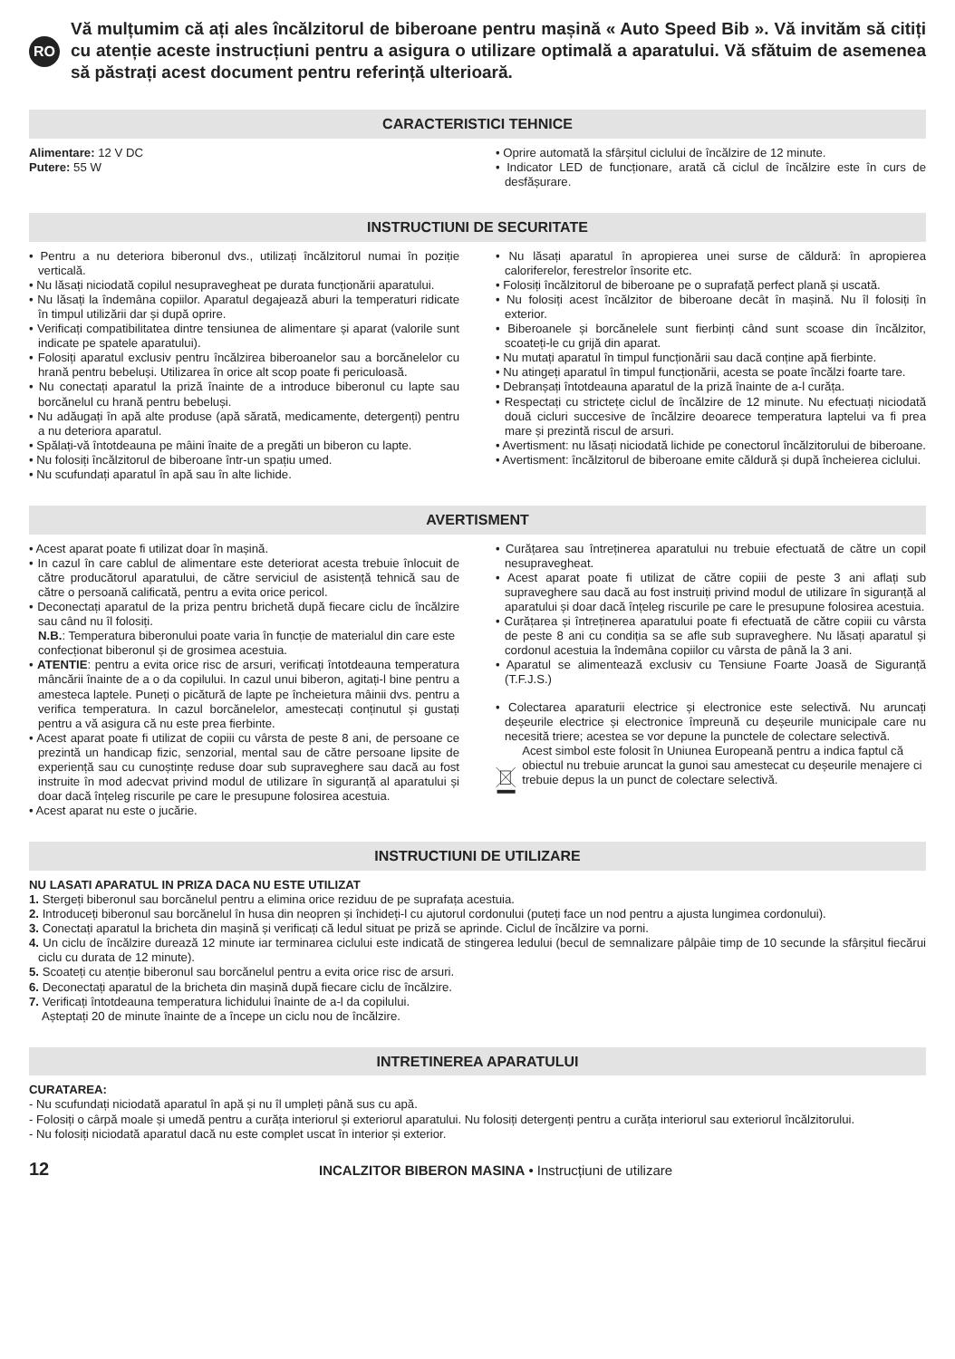RO
Vă mulțumim că ați ales încălzitorul de biberoane pentru mașină « Auto Speed Bib ». Vă invităm să citiți cu atenție aceste instrucțiuni pentru a asigura o utilizare optimală a aparatului. Vă sfătuim de asemenea să păstrați acest document pentru referință ulterioară.
CARACTERISTICI TEHNICE
Alimentare: 12 V DC
Putere: 55 W
• Oprire automată la sfârșitul ciclului de încălzire de 12 minute.
• Indicator LED de funcționare, arată că ciclul de încălzire este în curs de desfășurare.
INSTRUCTIUNI DE SECURITATE
• Pentru a nu deteriora biberonul dvs., utilizați încălzitorul numai în poziție verticală.
• Nu lăsați niciodată copilul nesupravegheat pe durata funcționării aparatului.
• Nu lăsați la îndemâna copiilor. Aparatul degajează aburi la temperaturi ridicate în timpul utilizării dar și după oprire.
• Verificați compatibilitatea dintre tensiunea de alimentare și aparat (valorile sunt indicate pe spatele aparatului).
• Folosiți aparatul exclusiv pentru încălzirea biberoanelor sau a borcănelelor cu hrană pentru bebeluși. Utilizarea în orice alt scop poate fi periculoasă.
• Nu conectați aparatul la priză înainte de a introduce biberonul cu lapte sau borcănelul cu hrană pentru bebeluși.
• Nu adăugați în apă alte produse (apă sărată, medicamente, detergenți) pentru a nu deteriora aparatul.
• Spălați-vă întotdeauna pe mâini înaite de a pregăti un biberon cu lapte.
• Nu folosiți încălzitorul de biberoane într-un spațiu umed.
• Nu scufundați aparatul în apă sau în alte lichide.
• Nu lăsați aparatul în apropierea unei surse de căldură: în apropierea caloriferelor, ferestrelor însorite etc.
• Folosiți încălzitorul de biberoane pe o suprafață perfect plană și uscată.
• Nu folosiți acest încălzitor de biberoane decât în mașină. Nu îl folosiți în exterior.
• Biberoanele și borcănelele sunt fierbinți când sunt scoase din încălzitor, scoateți-le cu grijă din aparat.
• Nu mutați aparatul în timpul funcționării sau dacă conține apă fierbinte.
• Nu atingeți aparatul în timpul funcționării, acesta se poate încălzi foarte tare.
• Debranșați întotdeauna aparatul de la priză înainte de a-l curăța.
• Respectați cu strictețe ciclul de încălzire de 12 minute. Nu efectuați niciodată două cicluri succesive de încălzire deoarece temperatura laptelui va fi prea mare și prezintă riscul de arsuri.
• Avertisment: nu lăsați niciodată lichide pe conectorul încălzitorului de biberoane.
• Avertisment: încălzitorul de biberoane emite căldură și după încheierea ciclului.
AVERTISMENT
• Acest aparat poate fi utilizat doar în mașină.
• In cazul în care cablul de alimentare este deteriorat acesta trebuie înlocuit de către producătorul aparatului, de către serviciul de asistență tehnică sau de către o persoană calificată, pentru a evita orice pericol.
• Deconectați aparatul de la priza pentru brichetă după fiecare ciclu de încălzire sau când nu îl folosiți.
N.B.: Temperatura biberonului poate varia în funcție de materialul din care este confecționat biberonul și de grosimea acestuia.
• ATENTIE: pentru a evita orice risc de arsuri, verificați întotdeauna temperatura mâncării înainte de a o da copilului. In cazul unui biberon, agitați-l bine pentru a amesteca laptele. Puneți o picătură de lapte pe încheietura mâinii dvs. pentru a verifica temperatura. In cazul borcănelelor, amestecați conținutul și gustați pentru a vă asigura că nu este prea fierbinte.
• Acest aparat poate fi utilizat de copiii cu vârsta de peste 8 ani, de persoane ce prezintă un handicap fizic, senzorial, mental sau de către persoane lipsite de experiență sau cu cunoștințe reduse doar sub supraveghere sau dacă au fost instruite în mod adecvat privind modul de utilizare în siguranță al aparatului și doar dacă înțeleg riscurile pe care le presupune folosirea acestuia.
• Acest aparat nu este o jucărie.
• Curățarea sau întreținerea aparatului nu trebuie efectuată de către un copil nesupravegheat.
• Acest aparat poate fi utilizat de către copiii de peste 3 ani aflați sub supraveghere sau dacă au fost instruiți privind modul de utilizare în siguranță al aparatului și doar dacă înțeleg riscurile pe care le presupune folosirea acestuia.
• Curățarea și întreținerea aparatului poate fi efectuată de către copiii cu vârsta de peste 8 ani cu condiția sa se afle sub supraveghere. Nu lăsați aparatul și cordonul acestuia la îndemâna copiilor cu vârsta de până la 3 ani.
• Aparatul se alimentează exclusiv cu Tensiune Foarte Joasă de Siguranță (T.F.J.S.)
• Colectarea aparaturii electrice și electronice este selectivă. Nu aruncați deșeurile electrice și electronice împreună cu deșeurile municipale care nu necesită triere; acestea se vor depune la punctele de colectare selectivă.
Acest simbol este folosit în Uniunea Europeană pentru a indica faptul că obiectul nu trebuie aruncat la gunoi sau amestecat cu deșeurile menajere ci trebuie depus la un punct de colectare selectivă.
INSTRUCTIUNI DE UTILIZARE
NU LASATI APARATUL IN PRIZA DACA NU ESTE UTILIZAT
1. Stergeți biberonul sau borcănelul pentru a elimina orice reziduu de pe suprafața acestuia.
2. Introduceți biberonul sau borcănelul în husa din neopren și închideți-l cu ajutorul cordonului (puteți face un nod pentru a ajusta lungimea cordonului).
3. Conectați aparatul la bricheta din mașină și verificați că ledul situat pe priză se aprinde. Ciclul de încălzire va porni.
4. Un ciclu de încălzire durează 12 minute iar terminarea ciclului este indicată de stingerea ledului (becul de semnalizare pâlpâie timp de 10 secunde la sfârșitul fiecărui ciclu cu durata de 12 minute).
5. Scoateți cu atenție biberonul sau borcănelul pentru a evita orice risc de arsuri.
6. Deconectați aparatul de la bricheta din mașină după fiecare ciclu de încălzire.
7. Verificați întotdeauna temperatura lichidului înainte de a-l da copilului.
Așteptați 20 de minute înainte de a începe un ciclu nou de încălzire.
INTRETINEREA APARATULUI
CURATAREA:
- Nu scufundați niciodată aparatul în apă și nu îl umpleți până sus cu apă.
- Folosiți o cârpă moale și umedă pentru a curăța interiorul și exteriorul aparatului. Nu folosiți detergenți pentru a curăța interiorul sau exteriorul încălzitorului.
- Nu folosiți niciodată aparatul dacă nu este complet uscat în interior și exterior.
12
INCALZITOR BIBERON MASINA • Instrucțiuni de utilizare